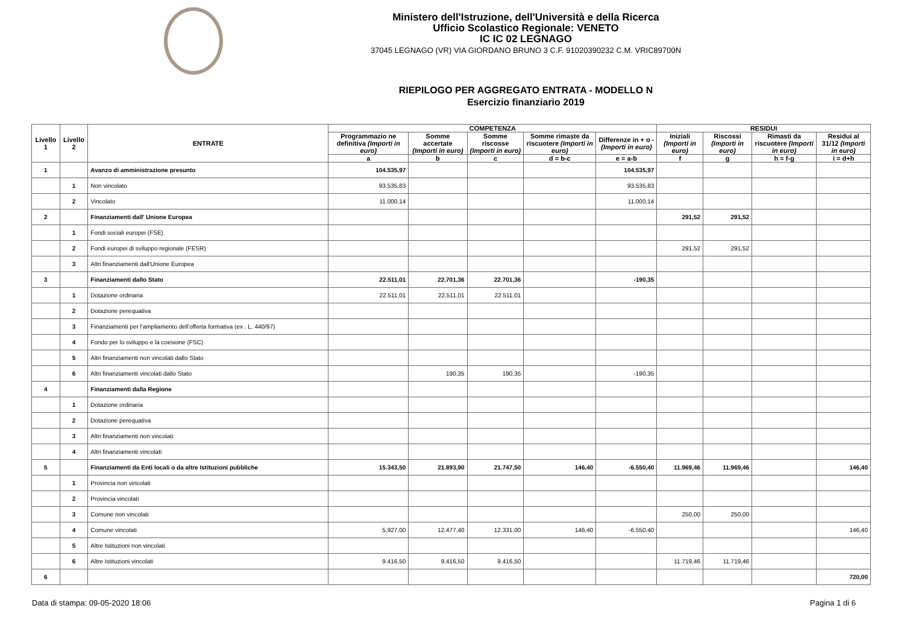Ministero dell'Istruzione, dell'Università e della Ricerca
Ufficio Scolastico Regionale: VENETO
IC IC 02 LEGNAGO
37045 LEGNAGO (VR) VIA GIORDANO BRUNO 3 C.F. 91020390232 C.M. VRIC89700N
RIEPILOGO PER AGGREGATO ENTRATA - MODELLO N
Esercizio finanziario 2019
| Livello 1 | Livello 2 | ENTRATE | COMPETENZA | | | | | RESIDUI | | | |
| --- | --- | --- | --- | --- | --- | --- | --- | --- | --- | --- | --- |
| | | | Programmazio ne definitiva (Importi in euro) | Somme accertate (Importi in euro) | Somme riscosse (Importi in euro) | Somme rimaste da riscuotere (Importi in euro) | Differenze in + o - (Importi in euro) | Iniziali (Importi in euro) | Riscossi (Importi in euro) | Rimasti da riscuotere (Importi in euro) | Residui al 31/12 (Importi in euro) |
| | | | a | b | c | d = b-c | e = a-b | f | g | h = f-g | i = d+h |
| 1 | | Avanzo di amministrazione presunto | 104.535,97 | | | | 104.535,97 | | | | |
| | 1 | Non vincolato | 93.535,83 | | | | 93.535,83 | | | | |
| | 2 | Vincolato | 11.000,14 | | | | 11.000,14 | | | | |
| 2 | | Finanziamenti dall' Unione Europea | | | | | | 291,52 | 291,52 | | |
| | 1 | Fondi sociali europei (FSE) | | | | | | | | | |
| | 2 | Fondi europei di sviluppo regionale (FESR) | | | | | | 291,52 | 291,52 | | |
| | 3 | Altri finanziamenti dall'Unione Europea | | | | | | | | | |
| 3 | | Finanziamenti dallo Stato | 22.511,01 | 22.701,36 | 22.701,36 | | -190,35 | | | | |
| | 1 | Dotazione ordinaria | 22.511,01 | 22.511,01 | 22.511,01 | | | | | | |
| | 2 | Dotazione perequativa | | | | | | | | | |
| | 3 | Finanziamenti per l'ampliamento dell'offerta formativa (ex . L. 440/97) | | | | | | | | | |
| | 4 | Fondo per lo sviluppo e la coesione (FSC) | | | | | | | | | |
| | 5 | Altri finanziamenti non vincolati dallo Stato | | | | | | | | | |
| | 6 | Altri finanziamenti vincolati dallo Stato | | 190,35 | 190,35 | | -190,35 | | | | |
| 4 | | Finanziamenti dalla Regione | | | | | | | | | |
| | 1 | Dotazione ordinaria | | | | | | | | | |
| | 2 | Dotazione perequativa | | | | | | | | | |
| | 3 | Altri finanziamenti non vincolati | | | | | | | | | |
| | 4 | Altri finanziamenti vincolati | | | | | | | | | |
| 5 | | Finanziamenti da Enti locali o da altre Istituzioni pubbliche | 15.343,50 | 21.893,90 | 21.747,50 | 146,40 | -6.550,40 | 11.969,46 | 11.969,46 | | 146,40 |
| | 1 | Provincia non vincolati | | | | | | | | | |
| | 2 | Provincia vincolati | | | | | | | | | |
| | 3 | Comune non vincolati | | | | | | 250,00 | 250,00 | | |
| | 4 | Comune vincolati | 5.927,00 | 12.477,40 | 12.331,00 | 146,40 | -6.550,40 | | | | 146,40 |
| | 5 | Altre Istituzioni non vincolati | | | | | | | | | |
| | 6 | Altre Istituzioni vincolati | 9.416,50 | 9.416,50 | 9.416,50 | | | 11.719,46 | 11.719,46 | | |
| 6 | | | | | | | | | | | 720,00 |
Data di stampa: 09-05-2020 18:06 Pagina 1 di 6